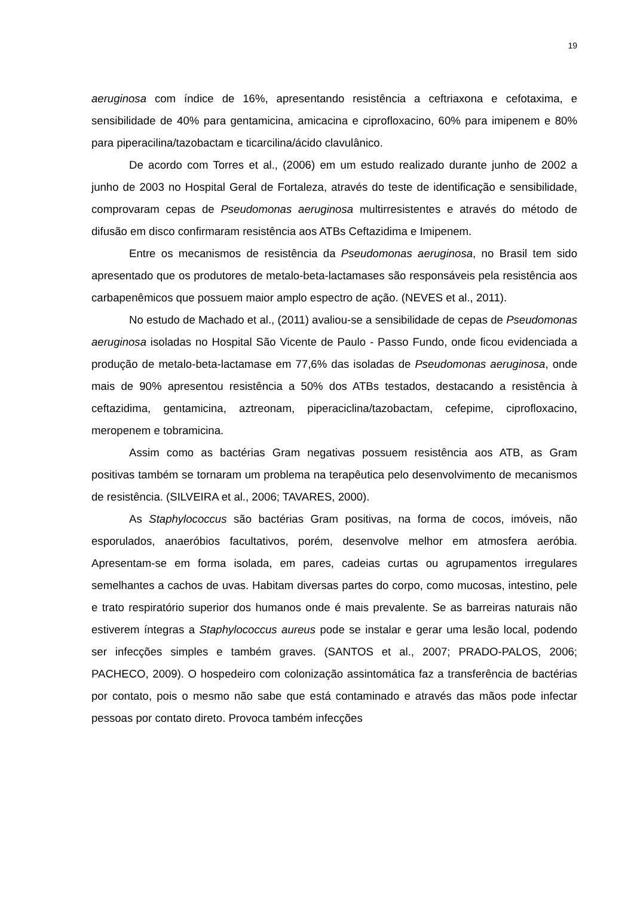19
aeruginosa com índice de 16%, apresentando resistência a ceftriaxona e cefotaxima, e sensibilidade de 40% para gentamicina, amicacina e ciprofloxacino, 60% para imipenem e 80% para piperacilina/tazobactam e ticarcilina/ácido clavulânico.
De acordo com Torres et al., (2006) em um estudo realizado durante junho de 2002 a junho de 2003 no Hospital Geral de Fortaleza, através do teste de identificação e sensibilidade, comprovaram cepas de Pseudomonas aeruginosa multirresistentes e através do método de difusão em disco confirmaram resistência aos ATBs Ceftazidima e Imipenem.
Entre os mecanismos de resistência da Pseudomonas aeruginosa, no Brasil tem sido apresentado que os produtores de metalo-beta-lactamases são responsáveis pela resistência aos carbapenêmicos que possuem maior amplo espectro de ação. (NEVES et al., 2011).
No estudo de Machado et al., (2011) avaliou-se a sensibilidade de cepas de Pseudomonas aeruginosa isoladas no Hospital São Vicente de Paulo - Passo Fundo, onde ficou evidenciada a produção de metalo-beta-lactamase em 77,6% das isoladas de Pseudomonas aeruginosa, onde mais de 90% apresentou resistência a 50% dos ATBs testados, destacando a resistência à ceftazidima, gentamicina, aztreonam, piperaciclina/tazobactam, cefepime, ciprofloxacino, meropenem e tobramicina.
Assim como as bactérias Gram negativas possuem resistência aos ATB, as Gram positivas também se tornaram um problema na terapêutica pelo desenvolvimento de mecanismos de resistência. (SILVEIRA et al., 2006; TAVARES, 2000).
As Staphylococcus são bactérias Gram positivas, na forma de cocos, imóveis, não esporulados, anaeróbios facultativos, porém, desenvolve melhor em atmosfera aeróbia. Apresentam-se em forma isolada, em pares, cadeias curtas ou agrupamentos irregulares semelhantes a cachos de uvas. Habitam diversas partes do corpo, como mucosas, intestino, pele e trato respiratório superior dos humanos onde é mais prevalente. Se as barreiras naturais não estiverem íntegras a Staphylococcus aureus pode se instalar e gerar uma lesão local, podendo ser infecções simples e também graves. (SANTOS et al., 2007; PRADO-PALOS, 2006; PACHECO, 2009). O hospedeiro com colonização assintomática faz a transferência de bactérias por contato, pois o mesmo não sabe que está contaminado e através das mãos pode infectar pessoas por contato direto. Provoca também infecções